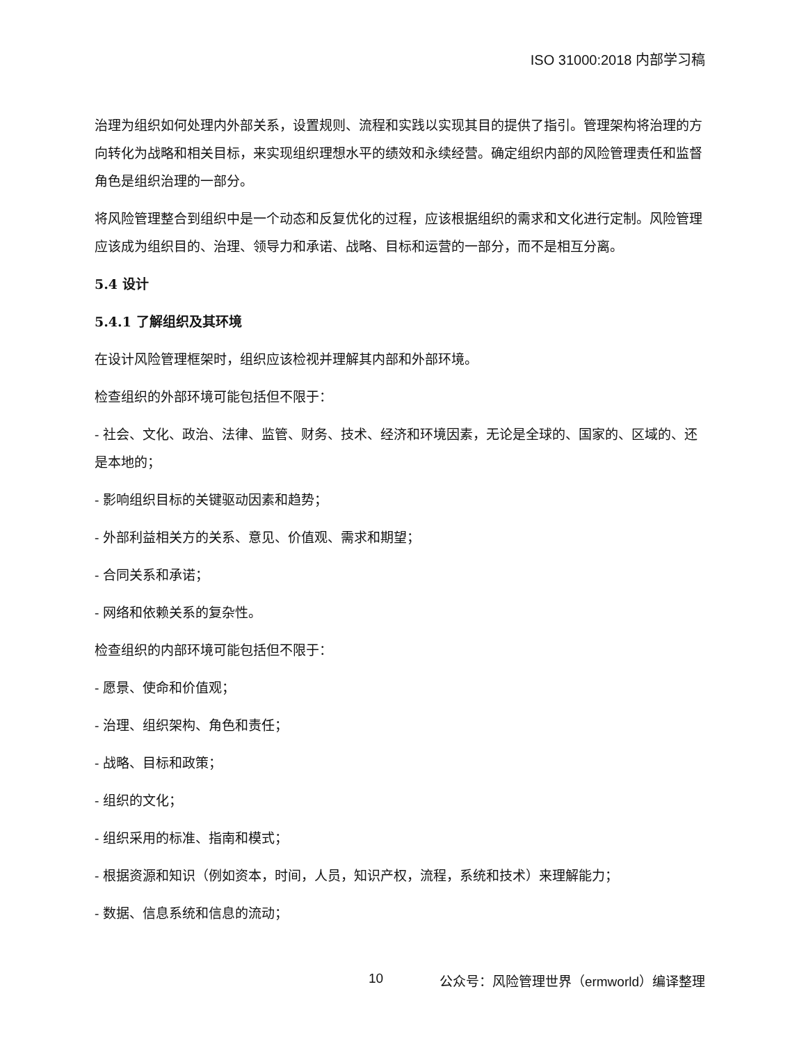ISO 31000:2018 内部学习稿
治理为组织如何处理内外部关系，设置规则、流程和实践以实现其目的提供了指引。管理架构将治理的方向转化为战略和相关目标，来实现组织理想水平的绩效和永续经营。确定组织内部的风险管理责任和监督角色是组织治理的一部分。
将风险管理整合到组织中是一个动态和反复优化的过程，应该根据组织的需求和文化进行定制。风险管理应该成为组织目的、治理、领导力和承诺、战略、目标和运营的一部分，而不是相互分离。
5.4 设计
5.4.1 了解组织及其环境
在设计风险管理框架时，组织应该检视并理解其内部和外部环境。
检查组织的外部环境可能包括但不限于：
- 社会、文化、政治、法律、监管、财务、技术、经济和环境因素，无论是全球的、国家的、区域的、还是本地的；
- 影响组织目标的关键驱动因素和趋势；
- 外部利益相关方的关系、意见、价值观、需求和期望；
- 合同关系和承诺；
- 网络和依赖关系的复杂性。
检查组织的内部环境可能包括但不限于：
- 愿景、使命和价值观；
- 治理、组织架构、角色和责任；
- 战略、目标和政策；
- 组织的文化；
- 组织采用的标准、指南和模式；
- 根据资源和知识（例如资本，时间，人员，知识产权，流程，系统和技术）来理解能力；
- 数据、信息系统和信息的流动；
10 公众号：风险管理世界（ermworld）编译整理